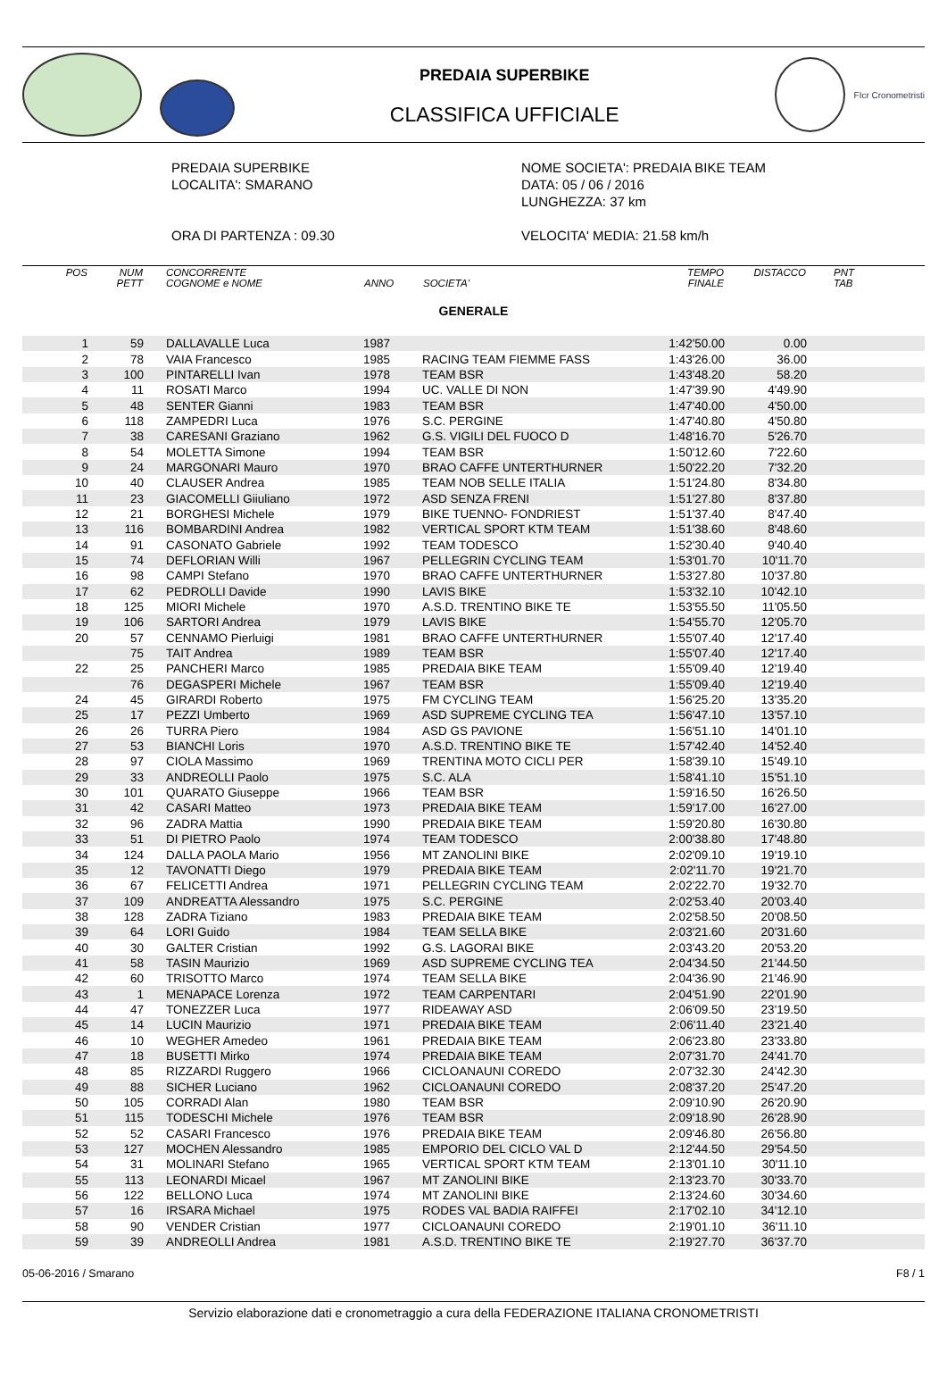PREDAIA SUPERBIKE
CLASSIFICA UFFICIALE
FIcr Cronometristi
PREDAIA SUPERBIKE
LOCALITA': SMARANO
ORA DI PARTENZA : 09.30
NOME SOCIETA': PREDAIA BIKE TEAM
DATA: 05 / 06 / 2016
LUNGHEZZA: 37 km
VELOCITA' MEDIA: 21.58 km/h
| POS | NUM PETT | CONCORRENTE COGNOME e NOME | ANNO | SOCIETA' | TEMPO FINALE | DISTACCO | PNT TAB |
| --- | --- | --- | --- | --- | --- | --- | --- |
| GENERALE | | | | | | | |
| 1 | 59 | DALLAVALLE Luca | 1987 | | 1:42'50.00 | 0.00 | |
| 2 | 78 | VAIA Francesco | 1985 | RACING TEAM FIEMME FASS | 1:43'26.00 | 36.00 | |
| 3 | 100 | PINTARELLI Ivan | 1978 | TEAM BSR | 1:43'48.20 | 58.20 | |
| 4 | 11 | ROSATI Marco | 1994 | UC. VALLE DI NON | 1:47'39.90 | 4'49.90 | |
| 5 | 48 | SENTER Gianni | 1983 | TEAM BSR | 1:47'40.00 | 4'50.00 | |
| 6 | 118 | ZAMPEDRI Luca | 1976 | S.C. PERGINE | 1:47'40.80 | 4'50.80 | |
| 7 | 38 | CARESANI Graziano | 1962 | G.S. VIGILI DEL FUOCO D | 1:48'16.70 | 5'26.70 | |
| 8 | 54 | MOLETTA Simone | 1994 | TEAM BSR | 1:50'12.60 | 7'22.60 | |
| 9 | 24 | MARGONARI Mauro | 1970 | BRAO CAFFE UNTERTHURNER | 1:50'22.20 | 7'32.20 | |
| 10 | 40 | CLAUSER Andrea | 1985 | TEAM NOB SELLE ITALIA | 1:51'24.80 | 8'34.80 | |
| 11 | 23 | GIACOMELLI Giiuliano | 1972 | ASD SENZA FRENI | 1:51'27.80 | 8'37.80 | |
| 12 | 21 | BORGHESI Michele | 1979 | BIKE TUENNO- FONDRIEST | 1:51'37.40 | 8'47.40 | |
| 13 | 116 | BOMBARDINI Andrea | 1982 | VERTICAL SPORT KTM TEAM | 1:51'38.60 | 8'48.60 | |
| 14 | 91 | CASONATO Gabriele | 1992 | TEAM TODESCO | 1:52'30.40 | 9'40.40 | |
| 15 | 74 | DEFLORIAN Willi | 1967 | PELLEGRIN CYCLING TEAM | 1:53'01.70 | 10'11.70 | |
| 16 | 98 | CAMPI Stefano | 1970 | BRAO CAFFE UNTERTHURNER | 1:53'27.80 | 10'37.80 | |
| 17 | 62 | PEDROLLI Davide | 1990 | LAVIS BIKE | 1:53'32.10 | 10'42.10 | |
| 18 | 125 | MIORI Michele | 1970 | A.S.D. TRENTINO BIKE TE | 1:53'55.50 | 11'05.50 | |
| 19 | 106 | SARTORI Andrea | 1979 | LAVIS BIKE | 1:54'55.70 | 12'05.70 | |
| 20 | 57 | CENNAMO Pierluigi | 1981 | BRAO CAFFE UNTERTHURNER | 1:55'07.40 | 12'17.40 | |
| | 75 | TAIT Andrea | 1989 | TEAM BSR | 1:55'07.40 | 12'17.40 | |
| 22 | 25 | PANCHERI Marco | 1985 | PREDAIA BIKE TEAM | 1:55'09.40 | 12'19.40 | |
| | 76 | DEGASPERI Michele | 1967 | TEAM BSR | 1:55'09.40 | 12'19.40 | |
| 24 | 45 | GIRARDI Roberto | 1975 | FM CYCLING TEAM | 1:56'25.20 | 13'35.20 | |
| 25 | 17 | PEZZI Umberto | 1969 | ASD SUPREME CYCLING TEA | 1:56'47.10 | 13'57.10 | |
| 26 | 26 | TURRA Piero | 1984 | ASD GS PAVIONE | 1:56'51.10 | 14'01.10 | |
| 27 | 53 | BIANCHI Loris | 1970 | A.S.D. TRENTINO BIKE TE | 1:57'42.40 | 14'52.40 | |
| 28 | 97 | CIOLA Massimo | 1969 | TRENTINA MOTO CICLI PER | 1:58'39.10 | 15'49.10 | |
| 29 | 33 | ANDREOLLI Paolo | 1975 | S.C. ALA | 1:58'41.10 | 15'51.10 | |
| 30 | 101 | QUARATO Giuseppe | 1966 | TEAM BSR | 1:59'16.50 | 16'26.50 | |
| 31 | 42 | CASARI Matteo | 1973 | PREDAIA BIKE TEAM | 1:59'17.00 | 16'27.00 | |
| 32 | 96 | ZADRA Mattia | 1990 | PREDAIA BIKE TEAM | 1:59'20.80 | 16'30.80 | |
| 33 | 51 | DI PIETRO Paolo | 1974 | TEAM TODESCO | 2:00'38.80 | 17'48.80 | |
| 34 | 124 | DALLA PAOLA Mario | 1956 | MT ZANOLINI BIKE | 2:02'09.10 | 19'19.10 | |
| 35 | 12 | TAVONATTI Diego | 1979 | PREDAIA BIKE TEAM | 2:02'11.70 | 19'21.70 | |
| 36 | 67 | FELICETTI Andrea | 1971 | PELLEGRIN CYCLING TEAM | 2:02'22.70 | 19'32.70 | |
| 37 | 109 | ANDREATTA Alessandro | 1975 | S.C. PERGINE | 2:02'53.40 | 20'03.40 | |
| 38 | 128 | ZADRA Tiziano | 1983 | PREDAIA BIKE TEAM | 2:02'58.50 | 20'08.50 | |
| 39 | 64 | LORI Guido | 1984 | TEAM SELLA BIKE | 2:03'21.60 | 20'31.60 | |
| 40 | 30 | GALTER Cristian | 1992 | G.S. LAGORAI BIKE | 2:03'43.20 | 20'53.20 | |
| 41 | 58 | TASIN Maurizio | 1969 | ASD SUPREME CYCLING TEA | 2:04'34.50 | 21'44.50 | |
| 42 | 60 | TRISOTTO Marco | 1974 | TEAM SELLA BIKE | 2:04'36.90 | 21'46.90 | |
| 43 | 1 | MENAPACE Lorenza | 1972 | TEAM CARPENTARI | 2:04'51.90 | 22'01.90 | |
| 44 | 47 | TONEZZER Luca | 1977 | RIDEAWAY ASD | 2:06'09.50 | 23'19.50 | |
| 45 | 14 | LUCIN Maurizio | 1971 | PREDAIA BIKE TEAM | 2:06'11.40 | 23'21.40 | |
| 46 | 10 | WEGHER Amedeo | 1961 | PREDAIA BIKE TEAM | 2:06'23.80 | 23'33.80 | |
| 47 | 18 | BUSETTI Mirko | 1974 | PREDAIA BIKE TEAM | 2:07'31.70 | 24'41.70 | |
| 48 | 85 | RIZZARDI Ruggero | 1966 | CICLOANAUNI COREDO | 2:07'32.30 | 24'42.30 | |
| 49 | 88 | SICHER Luciano | 1962 | CICLOANAUNI COREDO | 2:08'37.20 | 25'47.20 | |
| 50 | 105 | CORRADI Alan | 1980 | TEAM BSR | 2:09'10.90 | 26'20.90 | |
| 51 | 115 | TODESCHI Michele | 1976 | TEAM BSR | 2:09'18.90 | 26'28.90 | |
| 52 | 52 | CASARI Francesco | 1976 | PREDAIA BIKE TEAM | 2:09'46.80 | 26'56.80 | |
| 53 | 127 | MOCHEN Alessandro | 1985 | EMPORIO DEL CICLO VAL D | 2:12'44.50 | 29'54.50 | |
| 54 | 31 | MOLINARI Stefano | 1965 | VERTICAL SPORT KTM TEAM | 2:13'01.10 | 30'11.10 | |
| 55 | 113 | LEONARDI Micael | 1967 | MT ZANOLINI BIKE | 2:13'23.70 | 30'33.70 | |
| 56 | 122 | BELLONO Luca | 1974 | MT ZANOLINI BIKE | 2:13'24.60 | 30'34.60 | |
| 57 | 16 | IRSARA Michael | 1975 | RODES VAL BADIA RAIFFEI | 2:17'02.10 | 34'12.10 | |
| 58 | 90 | VENDER Cristian | 1977 | CICLOANAUNI COREDO | 2:19'01.10 | 36'11.10 | |
| 59 | 39 | ANDREOLLI Andrea | 1981 | A.S.D. TRENTINO BIKE TE | 2:19'27.70 | 36'37.70 | |
05-06-2016 / Smarano F8 / 1
Servizio elaborazione dati e cronometraggio a cura della FEDERAZIONE ITALIANA CRONOMETRISTI